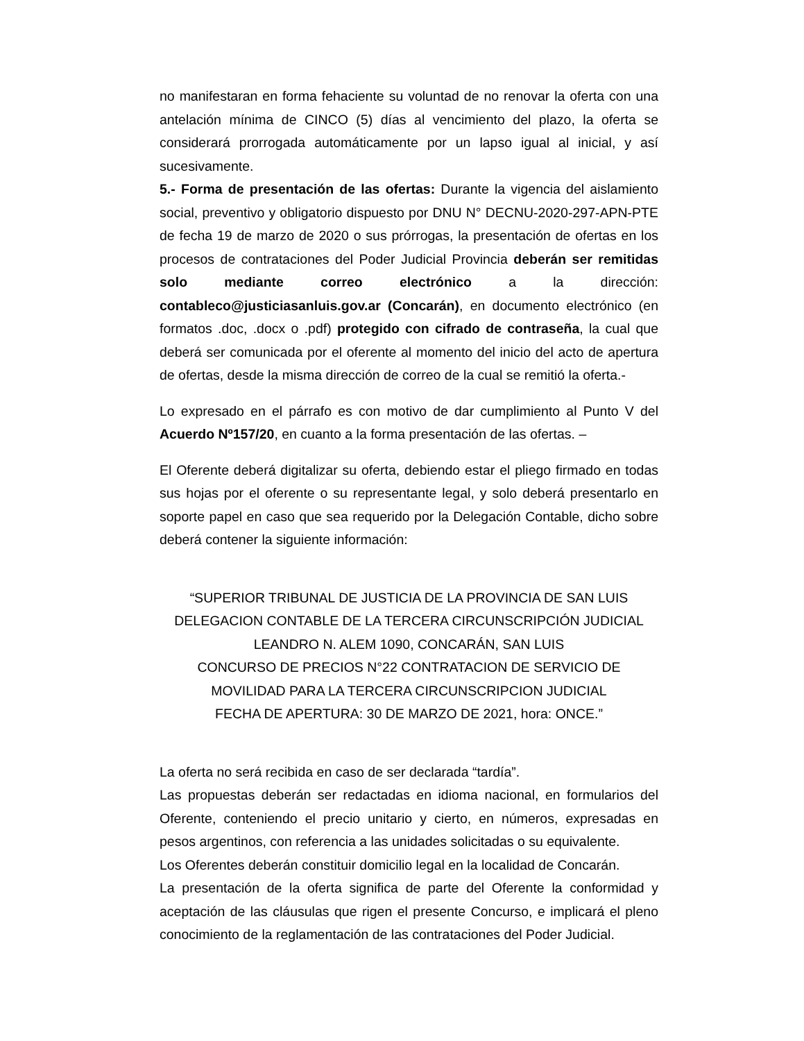no manifestaran en forma fehaciente su voluntad de no renovar la oferta con una antelación mínima de CINCO (5) días al vencimiento del plazo, la oferta se considerará prorrogada automáticamente por un lapso igual al inicial, y así sucesivamente.
5.- Forma de presentación de las ofertas: Durante la vigencia del aislamiento social, preventivo y obligatorio dispuesto por DNU N° DECNU-2020-297-APN-PTE de fecha 19 de marzo de 2020 o sus prórrogas, la presentación de ofertas en los procesos de contrataciones del Poder Judicial Provincia deberán ser remitidas solo mediante correo electrónico a la dirección: contableco@justiciasanluis.gov.ar (Concarán), en documento electrónico (en formatos .doc, .docx o .pdf) protegido con cifrado de contraseña, la cual que deberá ser comunicada por el oferente al momento del inicio del acto de apertura de ofertas, desde la misma dirección de correo de la cual se remitió la oferta.-
Lo expresado en el párrafo es con motivo de dar cumplimiento al Punto V del Acuerdo Nº157/20, en cuanto a la forma presentación de las ofertas. –
El Oferente deberá digitalizar su oferta, debiendo estar el pliego firmado en todas sus hojas por el oferente o su representante legal, y solo deberá presentarlo en soporte papel en caso que sea requerido por la Delegación Contable, dicho sobre deberá contener la siguiente información:
“SUPERIOR TRIBUNAL DE JUSTICIA DE LA PROVINCIA DE SAN LUIS
DELEGACION CONTABLE DE LA TERCERA CIRCUNSCRIPCIÓN JUDICIAL
LEANDRO N. ALEM 1090, CONCARÁN, SAN LUIS
CONCURSO DE PRECIOS N°22 CONTRATACION DE SERVICIO DE
MOVILIDAD PARA LA TERCERA CIRCUNSCRIPCION JUDICIAL
FECHA DE APERTURA: 30 DE MARZO DE 2021, hora: ONCE.”
La oferta no será recibida en caso de ser declarada “tardía”.
Las propuestas deberán ser redactadas en idioma nacional, en formularios del Oferente, conteniendo el precio unitario y cierto, en números, expresadas en pesos argentinos, con referencia a las unidades solicitadas o su equivalente.
Los Oferentes deberán constituir domicilio legal en la localidad de Concarán.
La presentación de la oferta significa de parte del Oferente la conformidad y aceptación de las cláusulas que rigen el presente Concurso, e implicará el pleno conocimiento de la reglamentación de las contrataciones del Poder Judicial.